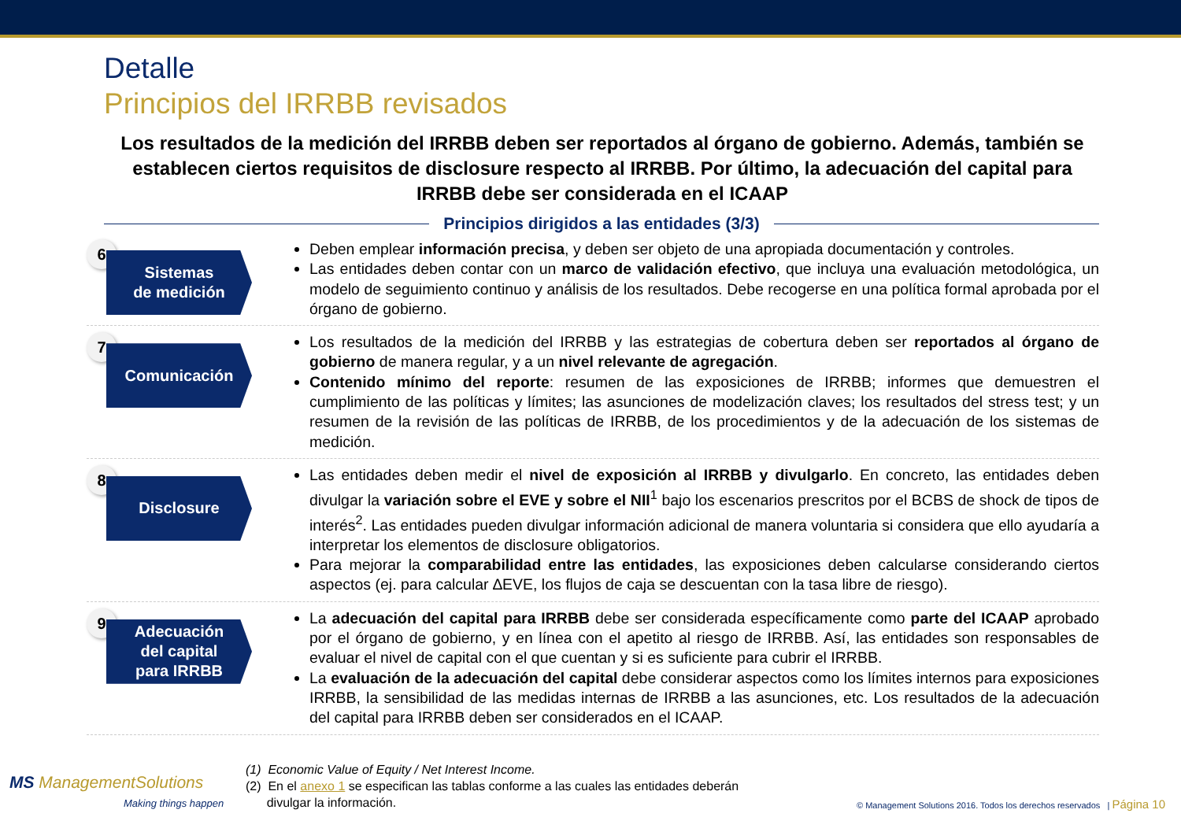Detalle
Principios del IRRBB revisados
Los resultados de la medición del IRRBB deben ser reportados al órgano de gobierno. Además, también se establecen ciertos requisitos de disclosure respecto al IRRBB. Por último, la adecuación del capital para IRRBB debe ser considerada en el ICAAP
Principios dirigidos a las entidades (3/3)
6
Sistemas
de medición
Deben emplear información precisa, y deben ser objeto de una apropiada documentación y controles.
Las entidades deben contar con un marco de validación efectivo, que incluya una evaluación metodológica, un modelo de seguimiento continuo y análisis de los resultados. Debe recogerse en una política formal aprobada por el órgano de gobierno.
7
Comunicación
Los resultados de la medición del IRRBB y las estrategias de cobertura deben ser reportados al órgano de gobierno de manera regular, y a un nivel relevante de agregación.
Contenido mínimo del reporte: resumen de las exposiciones de IRRBB; informes que demuestren el cumplimiento de las políticas y límites; las asunciones de modelización claves; los resultados del stress test; y un resumen de la revisión de las políticas de IRRBB, de los procedimientos y de la adecuación de los sistemas de medición.
8
Disclosure
Las entidades deben medir el nivel de exposición al IRRBB y divulgarlo. En concreto, las entidades deben divulgar la variación sobre el EVE y sobre el NII<sup>1</sup> bajo los escenarios prescritos por el BCBS de shock de tipos de interés<sup>2</sup>. Las entidades pueden divulgar información adicional de manera voluntaria si considera que ello ayudaría a interpretar los elementos de disclosure obligatorios.
Para mejorar la comparabilidad entre las entidades, las exposiciones deben calcularse considerando ciertos aspectos (ej. para calcular ∆EVE, los flujos de caja se descuentan con la tasa libre de riesgo).
9
Adecuación
del capital
para IRRBB
La adecuación del capital para IRRBB debe ser considerada específicamente como parte del ICAAP aprobado por el órgano de gobierno, y en línea con el apetito al riesgo de IRRBB. Así, las entidades son responsables de evaluar el nivel de capital con el que cuentan y si es suficiente para cubrir el IRRBB.
La evaluación de la adecuación del capital debe considerar aspectos como los límites internos para exposiciones IRRBB, la sensibilidad de las medidas internas de IRRBB a las asunciones, etc. Los resultados de la adecuación del capital para IRRBB deben ser considerados en el ICAAP.
MS ManagementSolutions
Making things happen
(1) Economic Value of Equity / Net Interest Income.
(2) En el anexo 1 se especifican las tablas conforme a las cuales las entidades deberán
divulgar la información.
© Management Solutions 2016. Todos los derechos reservados | Página 10